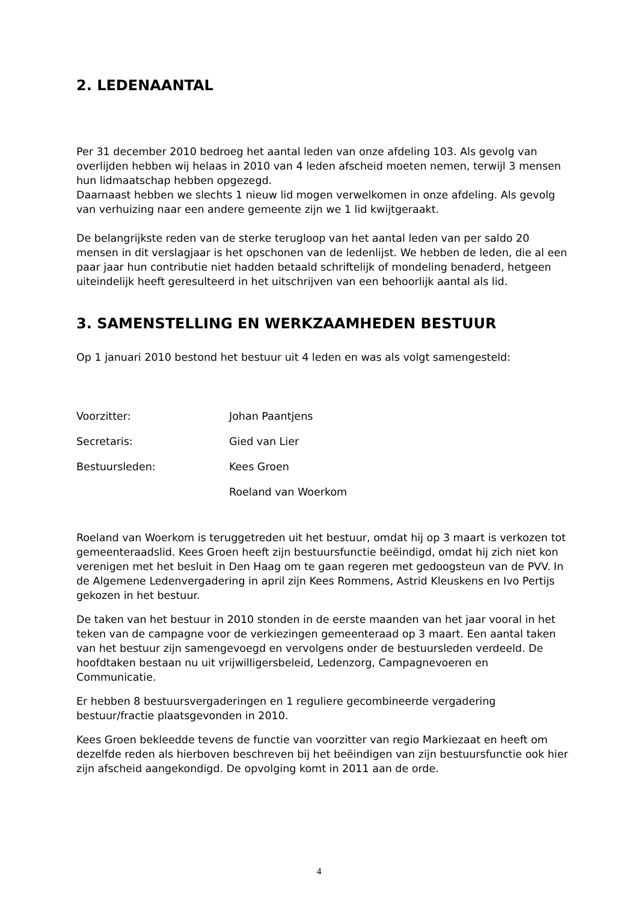2. LEDENAANTAL
Per 31 december 2010 bedroeg het aantal leden van onze afdeling 103. Als gevolg van overlijden hebben wij helaas in 2010 van 4 leden afscheid moeten nemen, terwijl 3 mensen hun lidmaatschap hebben opgezegd.
Daarnaast hebben we slechts 1 nieuw lid mogen verwelkomen in onze afdeling. Als gevolg van verhuizing naar een andere gemeente zijn we 1 lid kwijtgeraakt.
De belangrijkste reden van de sterke terugloop van het aantal leden van per saldo 20 mensen in dit verslagjaar is het opschonen van de ledenlijst. We hebben de leden, die al een paar jaar hun contributie niet hadden betaald schriftelijk of mondeling benaderd, hetgeen uiteindelijk heeft geresulteerd in het uitschrijven van een behoorlijk aantal als lid.
3. SAMENSTELLING EN WERKZAAMHEDEN BESTUUR
Op 1 januari 2010 bestond het bestuur uit 4 leden en was als volgt samengesteld:
Voorzitter: Johan Paantjens
Secretaris: Gied van Lier
Bestuursleden: Kees Groen
Roeland van Woerkom
Roeland van Woerkom is teruggetreden uit het bestuur, omdat hij op 3 maart is verkozen tot gemeenteraadslid. Kees Groen heeft zijn bestuursfunctie beëindigd, omdat hij zich niet kon verenigen met het besluit in Den Haag om te gaan regeren met gedoogsteun van de PVV. In de Algemene Ledenvergadering in april zijn Kees Rommens, Astrid Kleuskens en Ivo Pertijs gekozen in het bestuur.
De taken van het bestuur in 2010 stonden in de eerste maanden van het jaar vooral in het teken van de campagne voor de verkiezingen gemeenteraad op 3 maart. Een aantal taken van het bestuur zijn samengevoegd en vervolgens onder de bestuursleden verdeeld. De hoofdtaken bestaan nu uit vrijwilligersbeleid, Ledenzorg, Campagnevoeren en Communicatie.
Er hebben 8 bestuursvergaderingen en 1 reguliere gecombineerde vergadering bestuur/fractie plaatsgevonden in 2010.
Kees Groen bekleedde tevens de functie van voorzitter van regio Markiezaat en heeft om dezelfde reden als hierboven beschreven bij het beëindigen van zijn bestuursfunctie ook hier zijn afscheid aangekondigd. De opvolging komt in 2011 aan de orde.
4